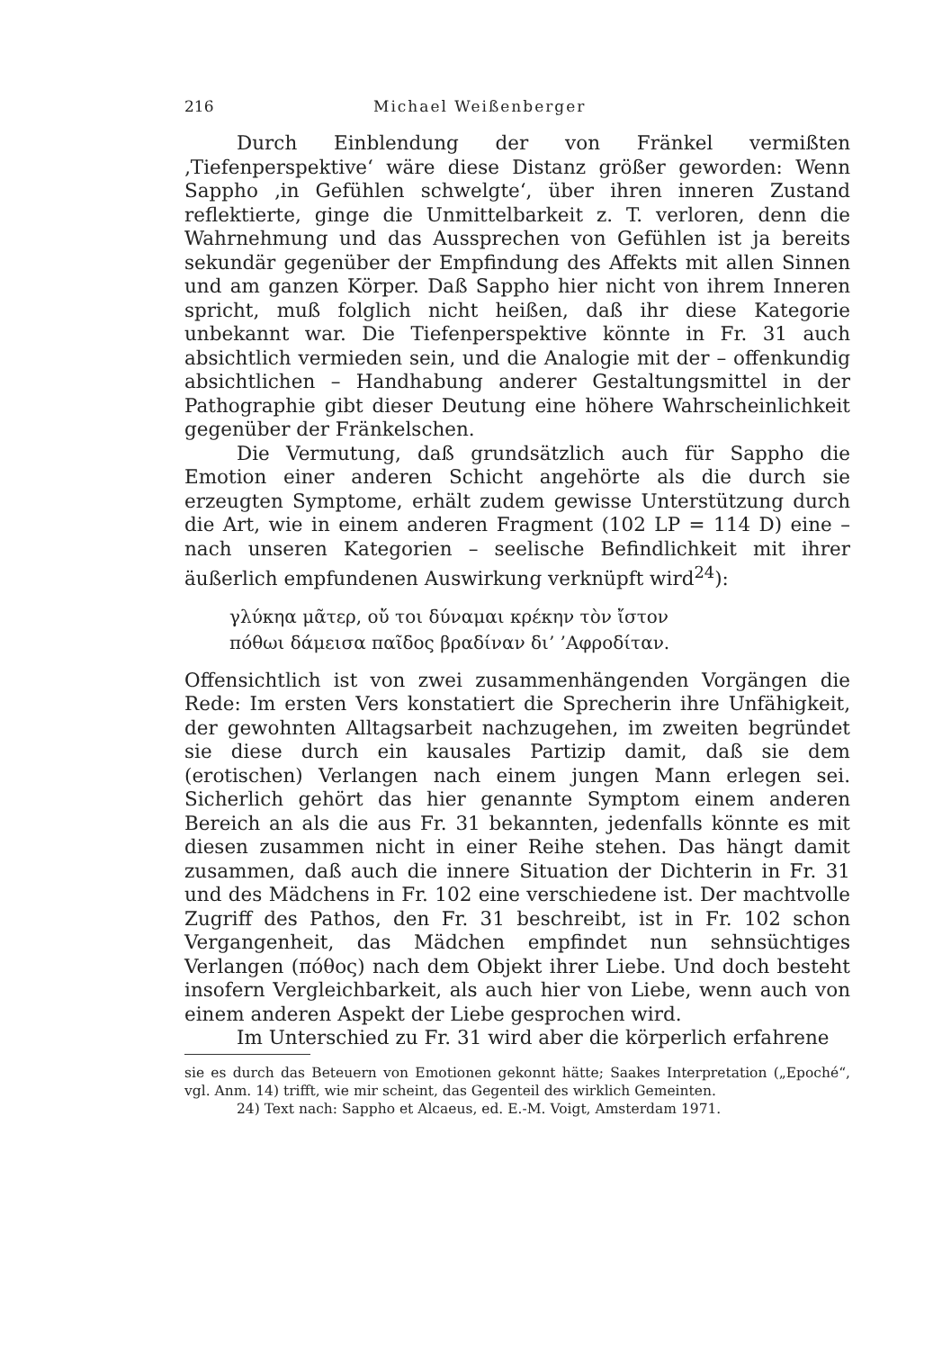216 Michael Weißenberger
Durch Einblendung der von Fränkel vermißten ‚Tiefenperspektive‘ wäre diese Distanz größer geworden: Wenn Sappho ‚in Gefühlen schwelgte‘, über ihren inneren Zustand reflektierte, ginge die Unmittelbarkeit z. T. verloren, denn die Wahrnehmung und das Aussprechen von Gefühlen ist ja bereits sekundär gegenüber der Empfindung des Affekts mit allen Sinnen und am ganzen Körper. Daß Sappho hier nicht von ihrem Inneren spricht, muß folglich nicht heißen, daß ihr diese Kategorie unbekannt war. Die Tiefenperspektive könnte in Fr. 31 auch absichtlich vermieden sein, und die Analogie mit der – offenkundig absichtlichen – Handhabung anderer Gestaltungsmittel in der Pathographie gibt dieser Deutung eine höhere Wahrscheinlichkeit gegenüber der Fränkelschen.
Die Vermutung, daß grundsätzlich auch für Sappho die Emotion einer anderen Schicht angehörte als die durch sie erzeugten Symptome, erhält zudem gewisse Unterstützung durch die Art, wie in einem anderen Fragment (102 LP = 114 D) eine – nach unseren Kategorien – seelische Befindlichkeit mit ihrer äußerlich empfundenen Auswirkung verknüpft wird<sup>24</sup>):
γλύκηα μᾶτερ, οὔ τοι δύναμαι κρέκην τὸν ἴστον
πόθωι δάμεισα παῖδος βραδίναν δι’ ’Αφροδίταν.
Offensichtlich ist von zwei zusammenhängenden Vorgängen die Rede: Im ersten Vers konstatiert die Sprecherin ihre Unfähigkeit, der gewohnten Alltagsarbeit nachzugehen, im zweiten begründet sie diese durch ein kausales Partizip damit, daß sie dem (erotischen) Verlangen nach einem jungen Mann erlegen sei. Sicherlich gehört das hier genannte Symptom einem anderen Bereich an als die aus Fr. 31 bekannten, jedenfalls könnte es mit diesen zusammen nicht in einer Reihe stehen. Das hängt damit zusammen, daß auch die innere Situation der Dichterin in Fr. 31 und des Mädchens in Fr. 102 eine verschiedene ist. Der machtvolle Zugriff des Pathos, den Fr. 31 beschreibt, ist in Fr. 102 schon Vergangenheit, das Mädchen empfindet nun sehnsüchtiges Verlangen (πόθος) nach dem Objekt ihrer Liebe. Und doch besteht insofern Vergleichbarkeit, als auch hier von Liebe, wenn auch von einem anderen Aspekt der Liebe gesprochen wird.
Im Unterschied zu Fr. 31 wird aber die körperlich erfahrene
sie es durch das Beteuern von Emotionen gekonnt hätte; Saakes Interpretation („Epoché“, vgl. Anm. 14) trifft, wie mir scheint, das Gegenteil des wirklich Gemeinten.
24) Text nach: Sappho et Alcaeus, ed. E.-M. Voigt, Amsterdam 1971.